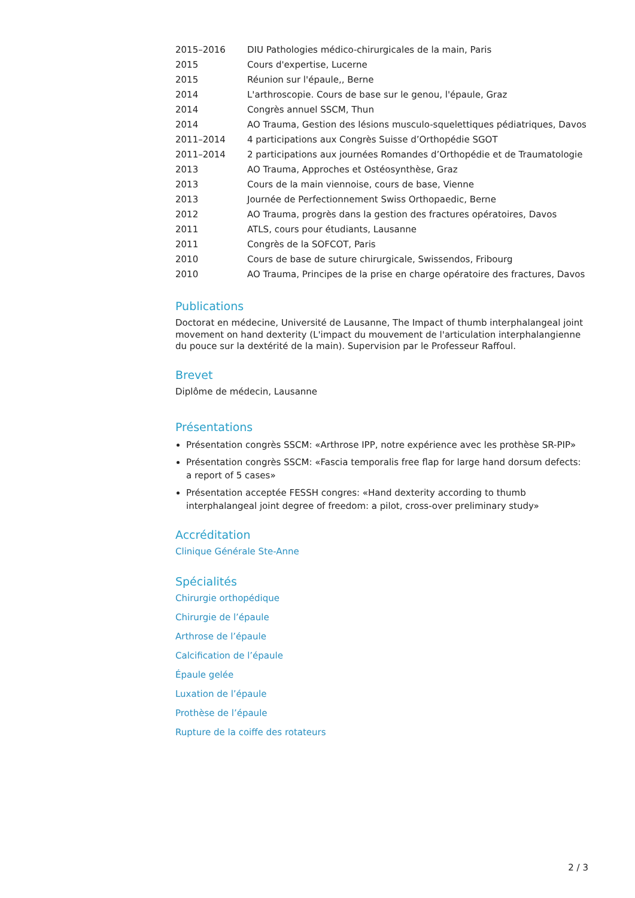| 2015–2016 | DIU Pathologies médico-chirurgicales de la main, Paris |
| 2015 | Cours d'expertise, Lucerne |
| 2015 | Réunion sur l'épaule,, Berne |
| 2014 | L'arthroscopie. Cours de base sur le genou, l'épaule, Graz |
| 2014 | Congrès annuel SSCM, Thun |
| 2014 | AO Trauma, Gestion des lésions musculo-squelettiques pédiatriques, Davos |
| 2011–2014 | 4 participations aux Congrès Suisse d’Orthopédie SGOT |
| 2011–2014 | 2 participations aux journées Romandes d’Orthopédie et de Traumatologie |
| 2013 | AO Trauma, Approches et Ostéosynthèse, Graz |
| 2013 | Cours de la main viennoise, cours de base, Vienne |
| 2013 | Journée de Perfectionnement Swiss Orthopaedic, Berne |
| 2012 | AO Trauma, progrès dans la gestion des fractures opératoires, Davos |
| 2011 | ATLS, cours pour étudiants, Lausanne |
| 2011 | Congrès de la SOFCOT, Paris |
| 2010 | Cours de base de suture chirurgicale, Swissendos, Fribourg |
| 2010 | AO Trauma, Principes de la prise en charge opératoire des fractures, Davos |
Publications
Doctorat en médecine, Université de Lausanne, The Impact of thumb interphalangeal joint movement on hand dexterity (L'impact du mouvement de l'articulation interphalangienne du pouce sur la dextérité de la main). Supervision par le Professeur Raffoul.
Brevet
Diplôme de médecin, Lausanne
Présentations
Présentation congrès SSCM: «Arthrose IPP, notre expérience avec les prothèse SR-PIP»
Présentation congrès SSCM: «Fascia temporalis free flap for large hand dorsum defects: a report of 5 cases»
Présentation acceptée FESSH congres: «Hand dexterity according to thumb interphalangeal joint degree of freedom: a pilot, cross-over preliminary study»
Accréditation
Clinique Générale Ste-Anne
Spécialités
Chirurgie orthopédique
Chirurgie de l’épaule
Arthrose de l’épaule
Calcification de l’épaule
Épaule gelée
Luxation de l’épaule
Prothèse de l’épaule
Rupture de la coiffe des rotateurs
2 / 3